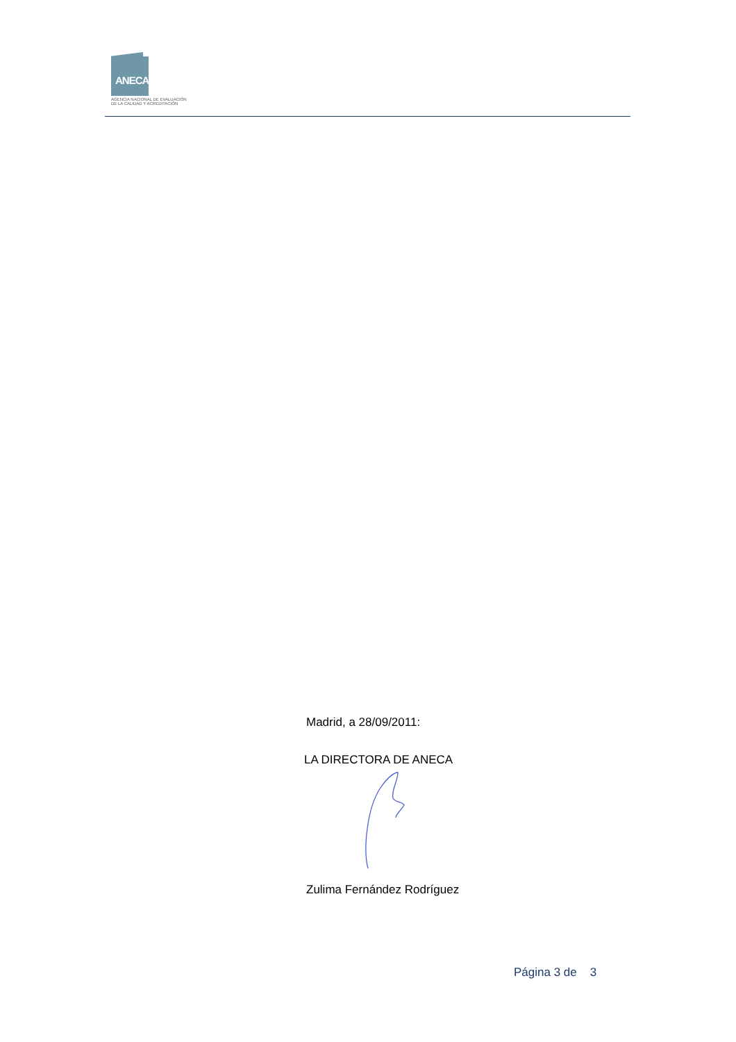ANECA
AGENCIA NACIONAL DE EVALUACIÓN
DE LA CALIDAD Y ACREDITACIÓN
Madrid, a 28/09/2011:
LA DIRECTORA DE ANECA
Zulima Fernández Rodríguez
Página 3 de 3